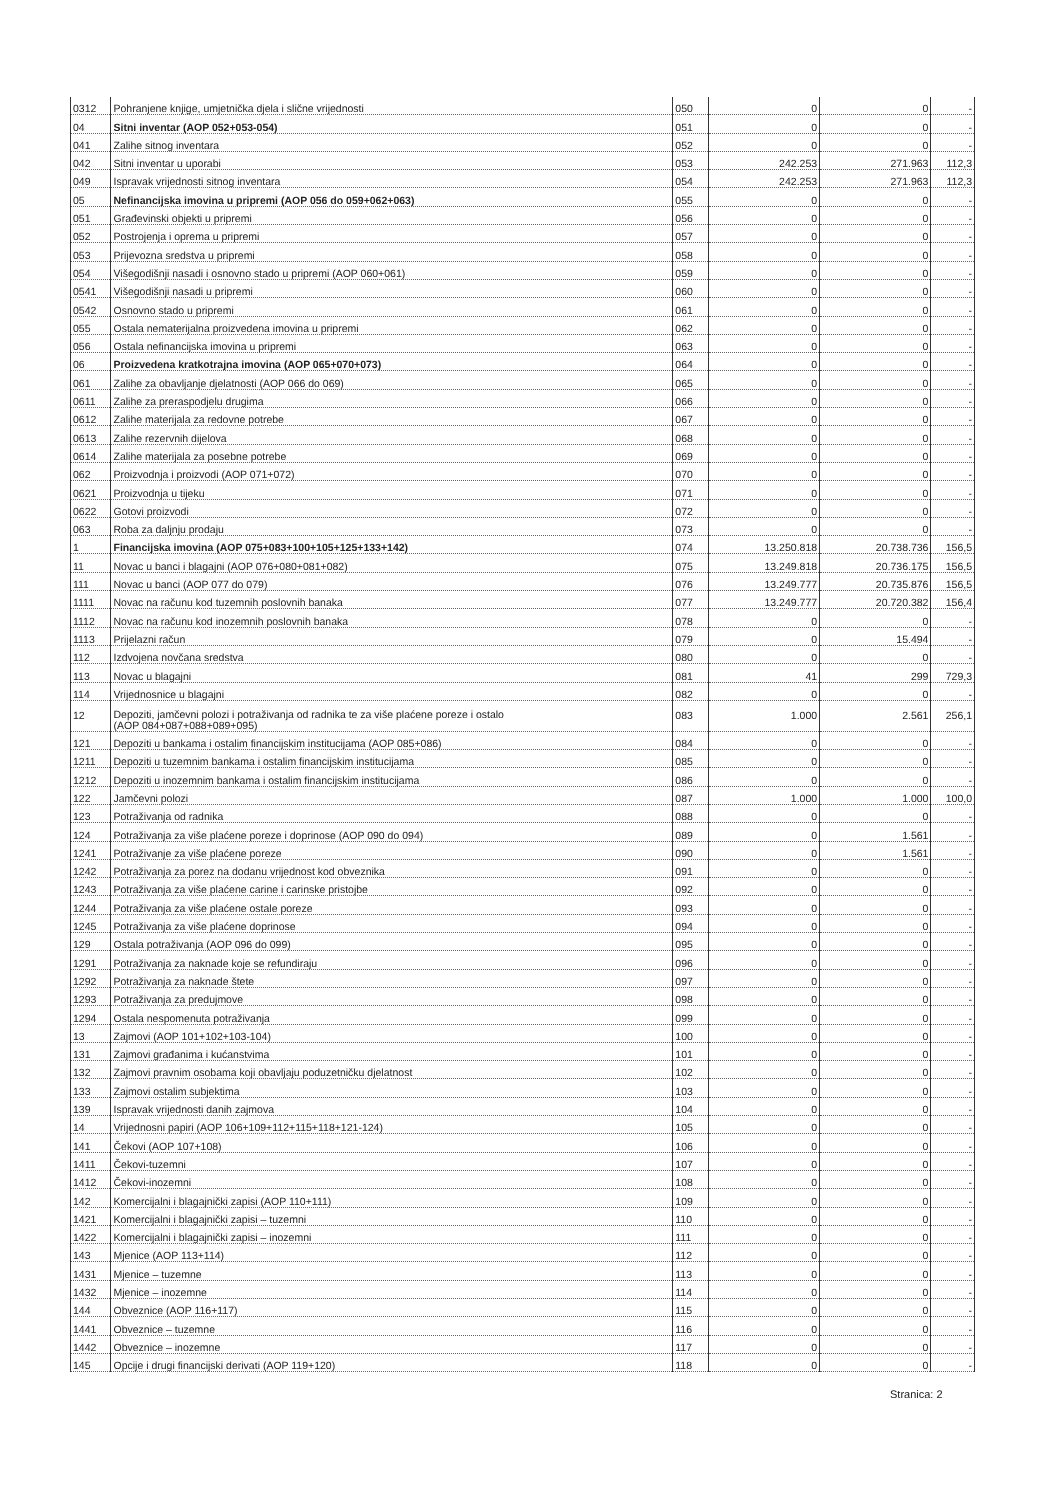| 0312 | Pohranjene knjige, umjetnička djela i slične vrijednosti | 050 | 0 | 0 | - |
| 04 | Sitni inventar (AOP 052+053-054) | 051 | 0 | 0 | - |
| 041 | Zalihe sitnog inventara | 052 | 0 | 0 | - |
| 042 | Sitni inventar u uporabi | 053 | 242.253 | 271.963 | 112,3 |
| 049 | Ispravak vrijednosti sitnog inventara | 054 | 242.253 | 271.963 | 112,3 |
| 05 | Nefinancijska imovina u pripremi (AOP 056 do 059+062+063) | 055 | 0 | 0 | - |
| 051 | Građevinski objekti u pripremi | 056 | 0 | 0 | - |
| 052 | Postrojenja i oprema u pripremi | 057 | 0 | 0 | - |
| 053 | Prijevozna sredstva u pripremi | 058 | 0 | 0 | - |
| 054 | Višegodišnji nasadi i osnovno stado u pripremi (AOP 060+061) | 059 | 0 | 0 | - |
| 0541 | Višegodišnji nasadi u pripremi | 060 | 0 | 0 | - |
| 0542 | Osnovno stado u pripremi | 061 | 0 | 0 | - |
| 055 | Ostala nematerijalna proizvedena imovina u pripremi | 062 | 0 | 0 | - |
| 056 | Ostala nefinancijska imovina u pripremi | 063 | 0 | 0 | - |
| 06 | Proizvedena kratkotrajna imovina (AOP 065+070+073) | 064 | 0 | 0 | - |
| 061 | Zalihe za obavljanje djelatnosti (AOP 066 do 069) | 065 | 0 | 0 | - |
| 0611 | Zalihe za preraspodjelu drugima | 066 | 0 | 0 | - |
| 0612 | Zalihe materijala za redovne potrebe | 067 | 0 | 0 | - |
| 0613 | Zalihe rezervnih dijelova | 068 | 0 | 0 | - |
| 0614 | Zalihe materijala za posebne potrebe | 069 | 0 | 0 | - |
| 062 | Proizvodnja i proizvodi (AOP 071+072) | 070 | 0 | 0 | - |
| 0621 | Proizvodnja u tijeku | 071 | 0 | 0 | - |
| 0622 | Gotovi proizvodi | 072 | 0 | 0 | - |
| 063 | Roba za daljnju prodaju | 073 | 0 | 0 | - |
| 1 | Financijska imovina (AOP 075+083+100+105+125+133+142) | 074 | 13.250.818 | 20.738.736 | 156,5 |
| 11 | Novac u banci i blagajni (AOP 076+080+081+082) | 075 | 13.249.818 | 20.736.175 | 156,5 |
| 111 | Novac u banci (AOP 077 do 079) | 076 | 13.249.777 | 20.735.876 | 156,5 |
| 1111 | Novac na računu kod tuzemnih poslovnih banaka | 077 | 13.249.777 | 20.720.382 | 156,4 |
| 1112 | Novac na računu kod inozemnih poslovnih banaka | 078 | 0 | 0 | - |
| 1113 | Prijelazni račun | 079 | 0 | 15.494 | - |
| 112 | Izdvojena novčana sredstva | 080 | 0 | 0 | - |
| 113 | Novac u blagajni | 081 | 41 | 299 | 729,3 |
| 114 | Vrijednosnice u blagajni | 082 | 0 | 0 | - |
| 12 | Depoziti, jamčevni polozi i potraživanja od radnika te za više plaćene poreze i ostalo (AOP 084+087+088+089+095) | 083 | 1.000 | 2.561 | 256,1 |
| 121 | Depoziti u bankama i ostalim financijskim institucijama (AOP 085+086) | 084 | 0 | 0 | - |
| 1211 | Depoziti u tuzemnim bankama i ostalim financijskim institucijama | 085 | 0 | 0 | - |
| 1212 | Depoziti u inozemnim bankama i ostalim financijskim institucijama | 086 | 0 | 0 | - |
| 122 | Jamčevni polozi | 087 | 1.000 | 1.000 | 100,0 |
| 123 | Potraživanja od radnika | 088 | 0 | 0 | - |
| 124 | Potraživanja za više plaćene poreze i doprinose (AOP 090 do 094) | 089 | 0 | 1.561 | - |
| 1241 | Potraživanje za više plaćene poreze | 090 | 0 | 1.561 | - |
| 1242 | Potraživanja za porez na dodanu vrijednost kod obveznika | 091 | 0 | 0 | - |
| 1243 | Potraživanja za više plaćene carine i carinske pristojbe | 092 | 0 | 0 | - |
| 1244 | Potraživanja za više plaćene ostale poreze | 093 | 0 | 0 | - |
| 1245 | Potraživanja za više plaćene doprinose | 094 | 0 | 0 | - |
| 129 | Ostala potraživanja (AOP 096 do 099) | 095 | 0 | 0 | - |
| 1291 | Potraživanja za naknade koje se refundiraju | 096 | 0 | 0 | - |
| 1292 | Potraživanja za naknade štete | 097 | 0 | 0 | - |
| 1293 | Potraživanja za predujmove | 098 | 0 | 0 | - |
| 1294 | Ostala nespomenuta potraživanja | 099 | 0 | 0 | - |
| 13 | Zajmovi (AOP 101+102+103-104) | 100 | 0 | 0 | - |
| 131 | Zajmovi građanima i kućanstvima | 101 | 0 | 0 | - |
| 132 | Zajmovi pravnim osobama koji obavljaju poduzetničku djelatnost | 102 | 0 | 0 | - |
| 133 | Zajmovi ostalim subjektima | 103 | 0 | 0 | - |
| 139 | Ispravak vrijednosti danih zajmova | 104 | 0 | 0 | - |
| 14 | Vrijednosni papiri (AOP 106+109+112+115+118+121-124) | 105 | 0 | 0 | - |
| 141 | Čekovi (AOP 107+108) | 106 | 0 | 0 | - |
| 1411 | Čekovi-tuzemni | 107 | 0 | 0 | - |
| 1412 | Čekovi-inozemni | 108 | 0 | 0 | - |
| 142 | Komercijalni i blagajnički zapisi (AOP 110+111) | 109 | 0 | 0 | - |
| 1421 | Komercijalni i blagajnički zapisi – tuzemni | 110 | 0 | 0 | - |
| 1422 | Komercijalni i blagajnički zapisi – inozemni | 111 | 0 | 0 | - |
| 143 | Mjenice (AOP 113+114) | 112 | 0 | 0 | - |
| 1431 | Mjenice – tuzemne | 113 | 0 | 0 | - |
| 1432 | Mjenice – inozemne | 114 | 0 | 0 | - |
| 144 | Obveznice (AOP 116+117) | 115 | 0 | 0 | - |
| 1441 | Obveznice – tuzemne | 116 | 0 | 0 | - |
| 1442 | Obveznice – inozemne | 117 | 0 | 0 | - |
| 145 | Opcije i drugi financijski derivati (AOP 119+120) | 118 | 0 | 0 | - |
Stranica: 2